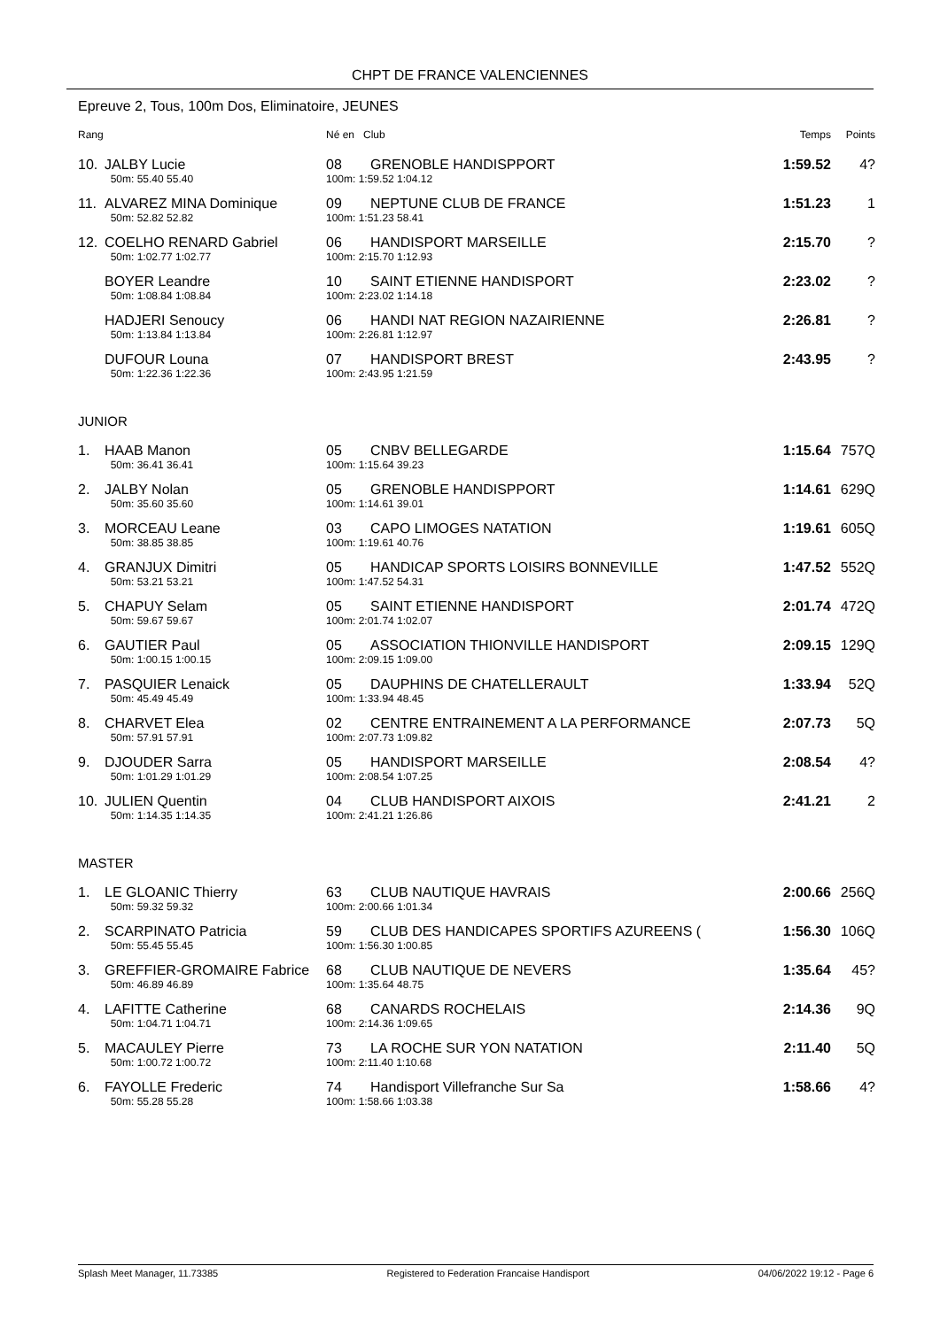CHPT DE FRANCE VALENCIENNES
Epreuve 2, Tous, 100m Dos, Eliminatoire, JEUNES
| Rang | | Né en Club | | Temps | Points |
| --- | --- | --- | --- | --- | --- |
| 10. | JALBY Lucie | 08 | GRENOBLE HANDISPPORT | 1:59.52 | 4? |
| | 50m: 55.40 55.40 | 100m: 1:59.52 1:04.12 | | | |
| 11. | ALVAREZ MINA Dominique | 09 | NEPTUNE CLUB DE FRANCE | 1:51.23 | 1 |
| | 50m: 52.82 52.82 | 100m: 1:51.23 58.41 | | | |
| 12. | COELHO RENARD Gabriel | 06 | HANDISPORT MARSEILLE | 2:15.70 | ? |
| | 50m: 1:02.77 1:02.77 | 100m: 2:15.70 1:12.93 | | | |
| | BOYER Leandre | 10 | SAINT ETIENNE HANDISPORT | 2:23.02 | ? |
| | 50m: 1:08.84 1:08.84 | 100m: 2:23.02 1:14.18 | | | |
| | HADJERI Senoucy | 06 | HANDI NAT REGION NAZAIRIENNE | 2:26.81 | ? |
| | 50m: 1:13.84 1:13.84 | 100m: 2:26.81 1:12.97 | | | |
| | DUFOUR Louna | 07 | HANDISPORT BREST | 2:43.95 | ? |
| | 50m: 1:22.36 1:22.36 | 100m: 2:43.95 1:21.59 | | | |
| JUNIOR | | | | | |
| 1. | HAAB Manon | 05 | CNBV BELLEGARDE | 1:15.64 | 757Q |
| | 50m: 36.41 36.41 | 100m: 1:15.64 39.23 | | | |
| 2. | JALBY Nolan | 05 | GRENOBLE HANDISPPORT | 1:14.61 | 629Q |
| | 50m: 35.60 35.60 | 100m: 1:14.61 39.01 | | | |
| 3. | MORCEAU Leane | 03 | CAPO LIMOGES NATATION | 1:19.61 | 605Q |
| | 50m: 38.85 38.85 | 100m: 1:19.61 40.76 | | | |
| 4. | GRANJUX Dimitri | 05 | HANDICAP SPORTS LOISIRS BONNEVILLE | 1:47.52 | 552Q |
| | 50m: 53.21 53.21 | 100m: 1:47.52 54.31 | | | |
| 5. | CHAPUY Selam | 05 | SAINT ETIENNE HANDISPORT | 2:01.74 | 472Q |
| | 50m: 59.67 59.67 | 100m: 2:01.74 1:02.07 | | | |
| 6. | GAUTIER Paul | 05 | ASSOCIATION THIONVILLE HANDISPORT | 2:09.15 | 129Q |
| | 50m: 1:00.15 1:00.15 | 100m: 2:09.15 1:09.00 | | | |
| 7. | PASQUIER Lenaick | 05 | DAUPHINS DE CHATELLERAULT | 1:33.94 | 52Q |
| | 50m: 45.49 45.49 | 100m: 1:33.94 48.45 | | | |
| 8. | CHARVET Elea | 02 | CENTRE ENTRAINEMENT A LA PERFORMANCE | 2:07.73 | 5Q |
| | 50m: 57.91 57.91 | 100m: 2:07.73 1:09.82 | | | |
| 9. | DJOUDER Sarra | 05 | HANDISPORT MARSEILLE | 2:08.54 | 4? |
| | 50m: 1:01.29 1:01.29 | 100m: 2:08.54 1:07.25 | | | |
| 10. | JULIEN Quentin | 04 | CLUB HANDISPORT AIXOIS | 2:41.21 | 2 |
| | 50m: 1:14.35 1:14.35 | 100m: 2:41.21 1:26.86 | | | |
| MASTER | | | | | |
| 1. | LE GLOANIC Thierry | 63 | CLUB NAUTIQUE HAVRAIS | 2:00.66 | 256Q |
| | 50m: 59.32 59.32 | 100m: 2:00.66 1:01.34 | | | |
| 2. | SCARPINATO Patricia | 59 | CLUB DES HANDICAPES SPORTIFS AZUREENS ( | 1:56.30 | 106Q |
| | 50m: 55.45 55.45 | 100m: 1:56.30 1:00.85 | | | |
| 3. | GREFFIER-GROMAIRE Fabrice | 68 | CLUB NAUTIQUE DE NEVERS | 1:35.64 | 45? |
| | 50m: 46.89 46.89 | 100m: 1:35.64 48.75 | | | |
| 4. | LAFITTE Catherine | 68 | CANARDS ROCHELAIS | 2:14.36 | 9Q |
| | 50m: 1:04.71 1:04.71 | 100m: 2:14.36 1:09.65 | | | |
| 5. | MACAULEY Pierre | 73 | LA ROCHE SUR YON NATATION | 2:11.40 | 5Q |
| | 50m: 1:00.72 1:00.72 | 100m: 2:11.40 1:10.68 | | | |
| 6. | FAYOLLE Frederic | 74 | Handisport Villefranche Sur Sa | 1:58.66 | 4? |
| | 50m: 55.28 55.28 | 100m: 1:58.66 1:03.38 | | | |
Splash Meet Manager, 11.73385 Registered to Federation Francaise Handisport 04/06/2022 19:12 - Page 6